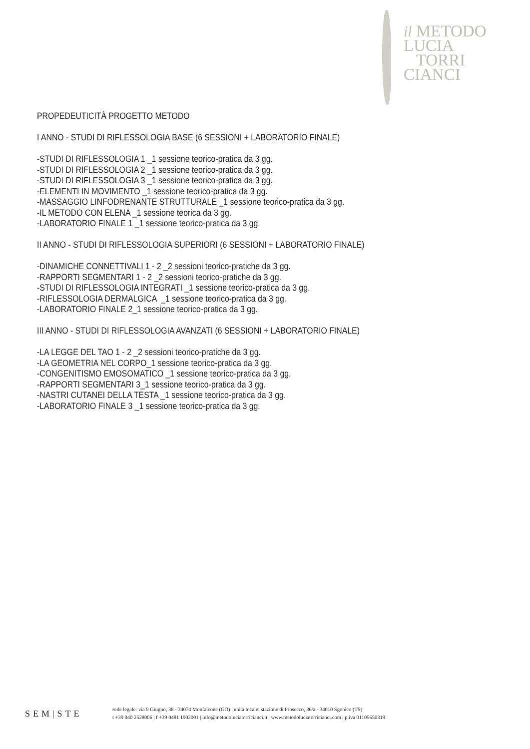il METODO
LUCIA
TORRI
CIANCI
PROPEDEUTICITÀ PROGETTO METODO
I ANNO - STUDI DI RIFLESSOLOGIA BASE (6 SESSIONI + LABORATORIO FINALE)
-STUDI DI RIFLESSOLOGIA 1 _1 sessione teorico-pratica da 3 gg.
-STUDI DI RIFLESSOLOGIA 2 _1 sessione teorico-pratica da 3 gg.
-STUDI DI RIFLESSOLOGIA 3 _1 sessione teorico-pratica da 3 gg.
-ELEMENTI IN MOVIMENTO _1 sessione teorico-pratica da 3 gg.
-MASSAGGIO LINFODRENANTE STRUTTURALE _1 sessione teorico-pratica da 3 gg.
-IL METODO CON ELENA _1 sessione teorica da 3 gg.
-LABORATORIO FINALE 1 _1 sessione teorico-pratica da 3 gg.
II ANNO - STUDI DI RIFLESSOLOGIA SUPERIORI (6 SESSIONI + LABORATORIO FINALE)
-DINAMICHE CONNETTIVALI 1 - 2 _2 sessioni teorico-pratiche da 3 gg.
-RAPPORTI SEGMENTARI 1 - 2 _2 sessioni teorico-pratiche da 3 gg.
-STUDI DI RIFLESSOLOGIA INTEGRATI _1 sessione teorico-pratica da 3 gg.
-RIFLESSOLOGIA DERMALGICA _1 sessione teorico-pratica da 3 gg.
-LABORATORIO FINALE 2_1 sessione teorico-pratica da 3 gg.
III ANNO - STUDI DI RIFLESSOLOGIA AVANZATI (6 SESSIONI + LABORATORIO FINALE)
-LA LEGGE DEL TAO 1 - 2 _2 sessioni teorico-pratiche da 3 gg.
-LA GEOMETRIA NEL CORPO_1 sessione teorico-pratica da 3 gg.
-CONGENITISMO EMOSOMATICO _1 sessione teorico-pratica da 3 gg.
-RAPPORTI SEGMENTARI 3_1 sessione teorico-pratica da 3 gg.
-NASTRI CUTANEI DELLA TESTA _1 sessione teorico-pratica da 3 gg.
-LABORATORIO FINALE 3 _1 sessione teorico-pratica da 3 gg.
SEM|STE
sede legale: via 9 Giugno, 38 - 34074 Monfalcone (GO) | unità locale: stazione di Prosecco, 36/a - 34010 Sgonico (TS)
t +39 040 2528006 | f +39 0481 1902001 | info@metodoluciatorricianci.it | www.metodoluciatorricianci.com | p.iva 01105650319